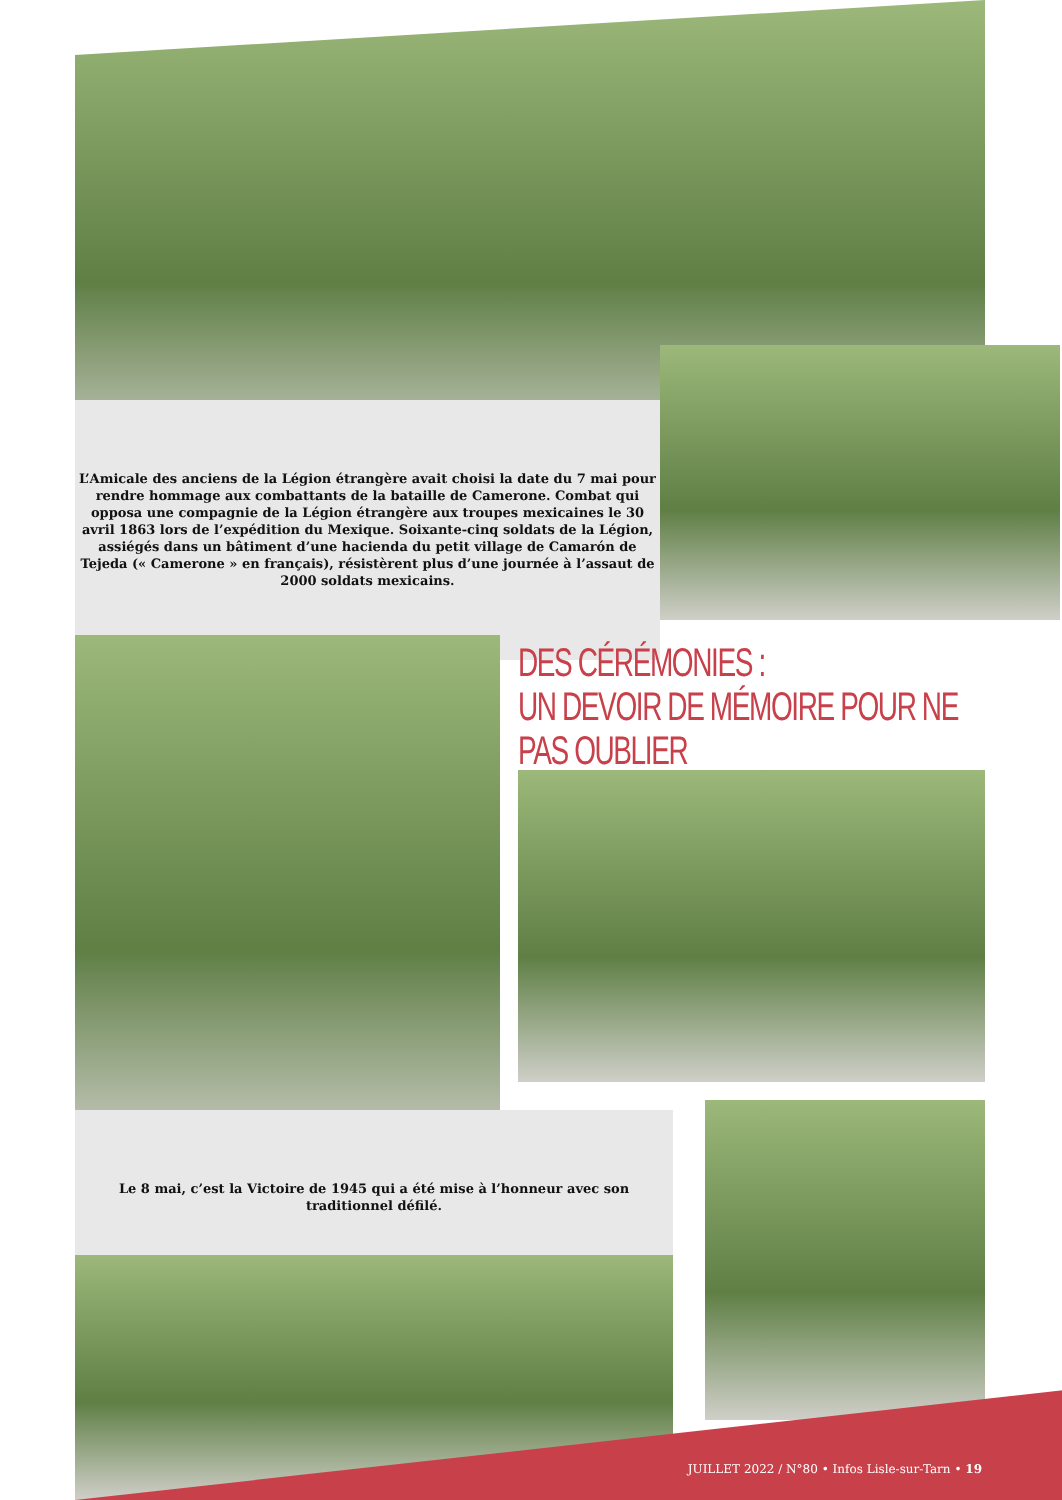L’Amicale des anciens de la Légion étrangère avait choisi la date du 7 mai pour rendre hommage aux combattants de la bataille de Camerone. Combat qui opposa une compagnie de la Légion étrangère aux troupes mexicaines le 30 avril 1863 lors de l’expédition du Mexique. Soixante-cinq soldats de la Légion, assiégés dans un bâtiment d’une hacienda du petit village de Camarón de Tejeda (« Camerone » en français), résistèrent plus d’une journée à l’assaut de 2000 soldats mexicains.
DES CÉRÉMONIES :
UN DEVOIR DE MÉMOIRE POUR NE PAS OUBLIER
Le 8 mai, c’est la Victoire de 1945 qui a été mise à l’honneur avec son traditionnel défilé.
JUILLET 2022 / N°80 • Infos Lisle-sur-Tarn • 19